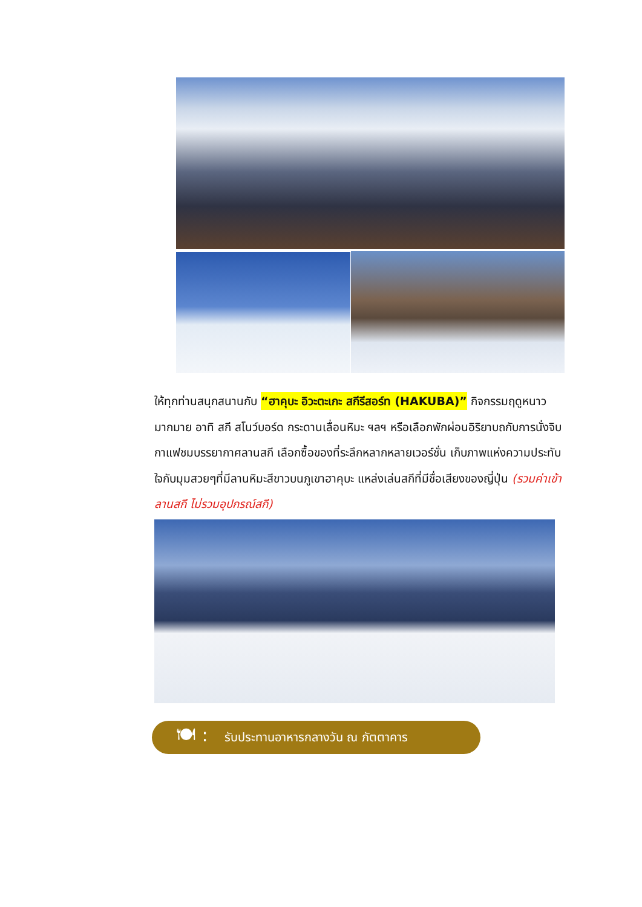ให้ทุกท่านสนุกสนานกับ “ฮาคุบะ อิวะตะเกะ สกีรีสอร์ท (HAKUBA)” กิจกรรมฤดูหนาวมากมาย อาทิ สกี สโนว์บอร์ด กระดานเลื่อนหิมะ ฯลฯ หรือเลือกพักผ่อนอิริยาบถกับการนั่งจิบกาแฟชมบรรยากาศลานสกี เลือกซื้อของที่ระลึกหลากหลายเวอร์ชั่น เก็บภาพแห่งความประทับใจกับมุมสวยๆที่มีลานหิมะสีขาวบนภูเขาฮาคุบะ แหล่งเล่นสกีที่มีชื่อเสียงของญี่ปุ่น (รวมค่าเข้าลานสกี ไม่รวมอุปกรณ์สกี)
🍽 : รับประทานอาหารกลางวัน ณ ภัตตาคาร